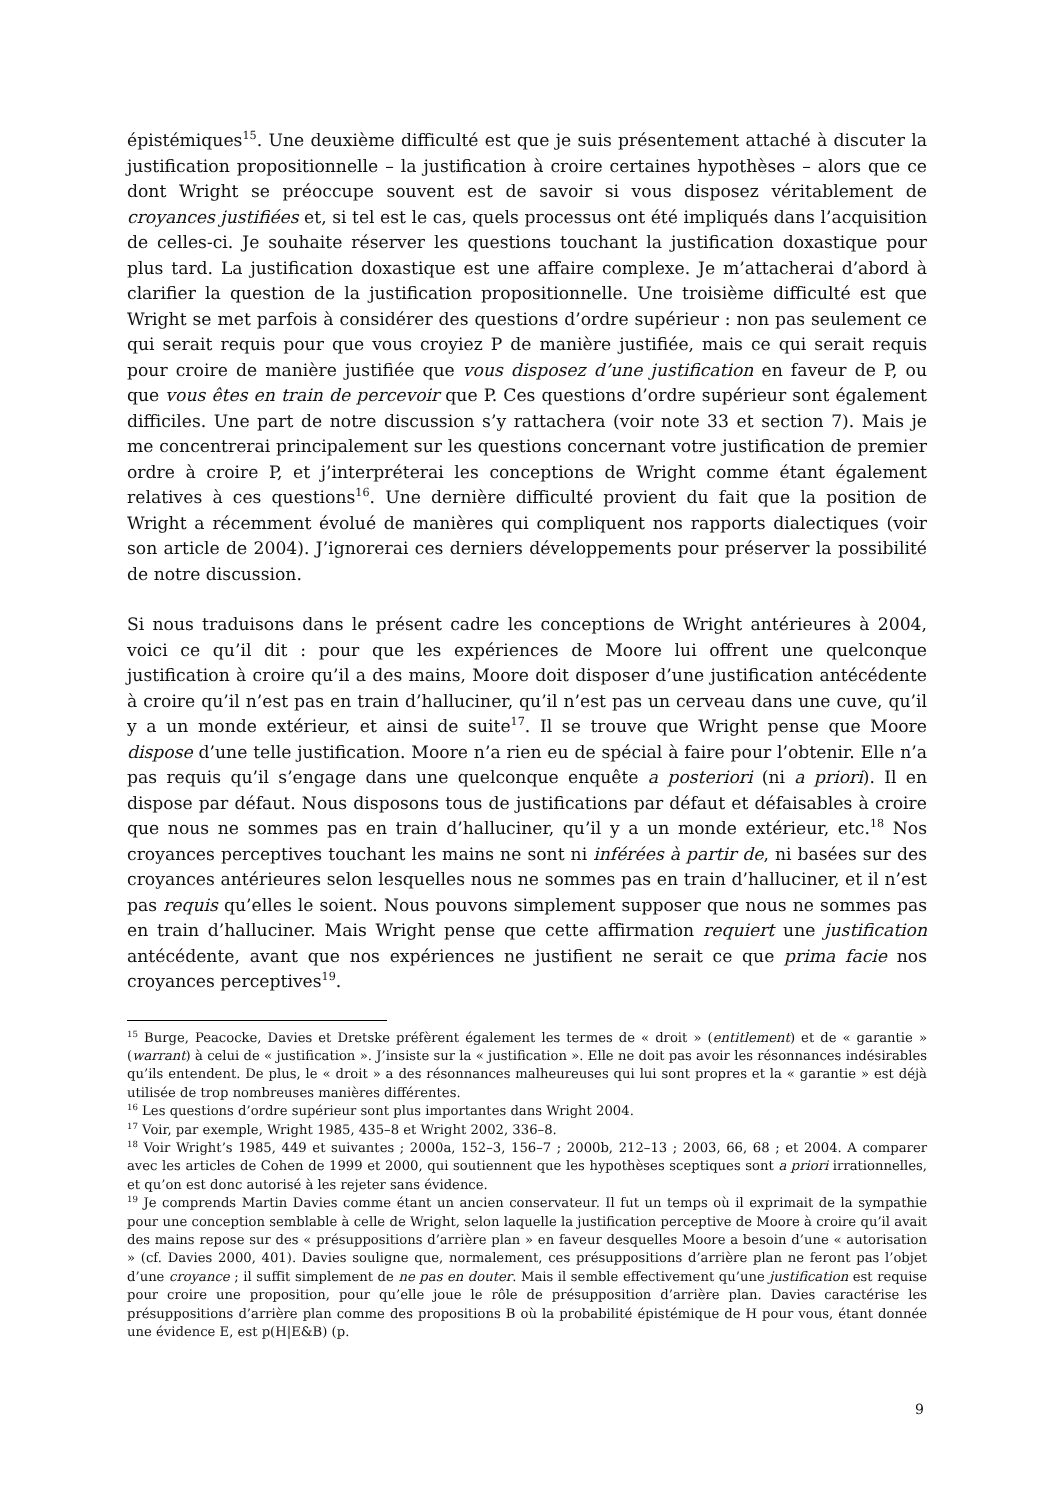épistémiques<sup>15</sup>. Une deuxième difficulté est que je suis présentement attaché à discuter la justification propositionnelle – la justification à croire certaines hypothèses – alors que ce dont Wright se préoccupe souvent est de savoir si vous disposez véritablement de croyances justifiées et, si tel est le cas, quels processus ont été impliqués dans l’acquisition de celles-ci. Je souhaite réserver les questions touchant la justification doxastique pour plus tard. La justification doxastique est une affaire complexe. Je m’attacherai d’abord à clarifier la question de la justification propositionnelle. Une troisième difficulté est que Wright se met parfois à considérer des questions d’ordre supérieur : non pas seulement ce qui serait requis pour que vous croyiez P de manière justifiée, mais ce qui serait requis pour croire de manière justifiée que vous disposez d’une justification en faveur de P, ou que vous êtes en train de percevoir que P. Ces questions d’ordre supérieur sont également difficiles. Une part de notre discussion s’y rattachera (voir note 33 et section 7). Mais je me concentrerai principalement sur les questions concernant votre justification de premier ordre à croire P, et j’interpréterai les conceptions de Wright comme étant également relatives à ces questions<sup>16</sup>. Une dernière difficulté provient du fait que la position de Wright a récemment évolué de manières qui compliquent nos rapports dialectiques (voir son article de 2004). J’ignorerai ces derniers développements pour préserver la possibilité de notre discussion.
Si nous traduisons dans le présent cadre les conceptions de Wright antérieures à 2004, voici ce qu’il dit : pour que les expériences de Moore lui offrent une quelconque justification à croire qu’il a des mains, Moore doit disposer d’une justification antécédente à croire qu’il n’est pas en train d’halluciner, qu’il n’est pas un cerveau dans une cuve, qu’il y a un monde extérieur, et ainsi de suite<sup>17</sup>. Il se trouve que Wright pense que Moore dispose d’une telle justification. Moore n’a rien eu de spécial à faire pour l’obtenir. Elle n’a pas requis qu’il s’engage dans une quelconque enquête a posteriori (ni a priori). Il en dispose par défaut. Nous disposons tous de justifications par défaut et défaisables à croire que nous ne sommes pas en train d’halluciner, qu’il y a un monde extérieur, etc.<sup>18</sup> Nos croyances perceptives touchant les mains ne sont ni inférées à partir de, ni basées sur des croyances antérieures selon lesquelles nous ne sommes pas en train d’halluciner, et il n’est pas requis qu’elles le soient. Nous pouvons simplement supposer que nous ne sommes pas en train d’halluciner. Mais Wright pense que cette affirmation requiert une justification antécédente, avant que nos expériences ne justifient ne serait ce que prima facie nos croyances perceptives<sup>19</sup>.
<sup>15</sup> Burge, Peacocke, Davies et Dretske préfèrent également les termes de « droit » (entitlement) et de « garantie » (warrant) à celui de « justification ». J’insiste sur la « justification ». Elle ne doit pas avoir les résonnances indésirables qu’ils entendent. De plus, le « droit » a des résonnances malheureuses qui lui sont propres et la « garantie » est déjà utilisée de trop nombreuses manières différentes.
<sup>16</sup> Les questions d’ordre supérieur sont plus importantes dans Wright 2004.
<sup>17</sup> Voir, par exemple, Wright 1985, 435–8 et Wright 2002, 336–8.
<sup>18</sup> Voir Wright’s 1985, 449 et suivantes ; 2000a, 152–3, 156–7 ; 2000b, 212–13 ; 2003, 66, 68 ; et 2004. A comparer avec les articles de Cohen de 1999 et 2000, qui soutiennent que les hypothèses sceptiques sont a priori irrationnelles, et qu’on est donc autorisé à les rejeter sans évidence.
<sup>19</sup> Je comprends Martin Davies comme étant un ancien conservateur. Il fut un temps où il exprimait de la sympathie pour une conception semblable à celle de Wright, selon laquelle la justification perceptive de Moore à croire qu’il avait des mains repose sur des « présuppositions d’arrière plan » en faveur desquelles Moore a besoin d’une « autorisation » (cf. Davies 2000, 401). Davies souligne que, normalement, ces présuppositions d’arrière plan ne feront pas l’objet d’une croyance ; il suffit simplement de ne pas en douter. Mais il semble effectivement qu’une justification est requise pour croire une proposition, pour qu’elle joue le rôle de présupposition d’arrière plan. Davies caractérise les présuppositions d’arrière plan comme des propositions B où la probabilité épistémique de H pour vous, étant donnée une évidence E, est p(H|E&B) (p.
9